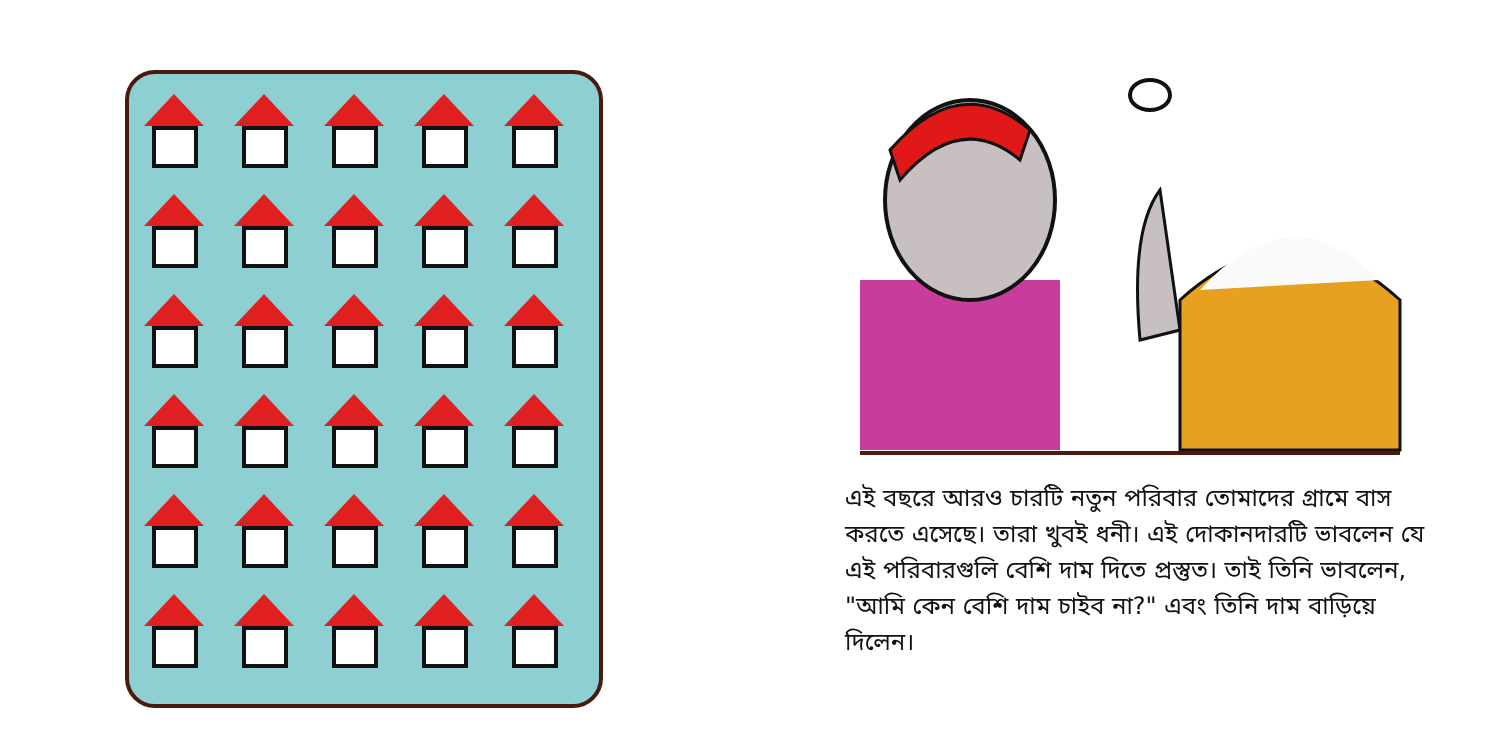এই বছরে আরও চারটি নতুন পরিবার তোমাদের গ্রামে বাস করতে এসেছে। তারা খুবই ধনী। এই দোকানদারটি ভাবলেন যে এই পরিবারগুলি বেশি দাম দিতে প্রস্তুত। তাই তিনি ভাবলেন, "আমি কেন বেশি দাম চাইব না?" এবং তিনি দাম বাড়িয়ে দিলেন।